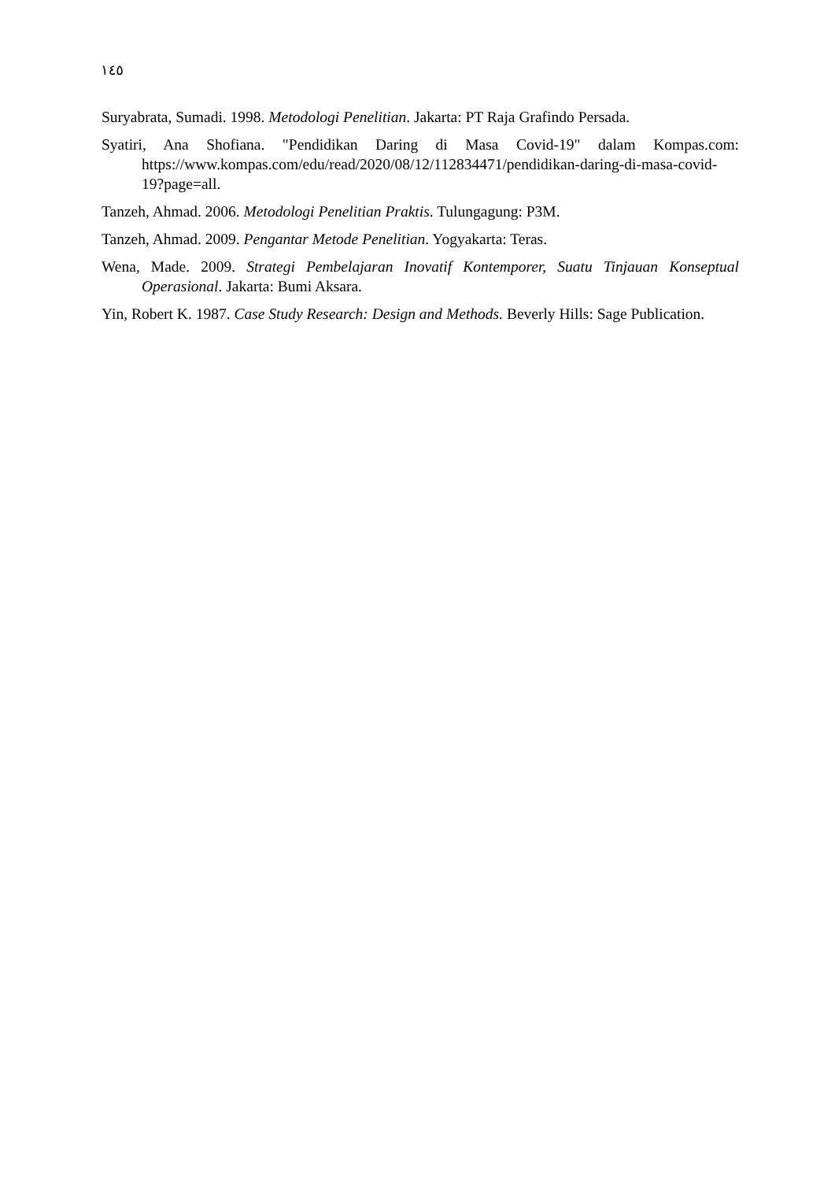١٤٥
Suryabrata, Sumadi. 1998. Metodologi Penelitian. Jakarta: PT Raja Grafindo Persada.
Syatiri, Ana Shofiana. "Pendidikan Daring di Masa Covid-19" dalam Kompas.com: https://www.kompas.com/edu/read/2020/08/12/112834471/pendidikan-daring-di-masa-covid-19?page=all.
Tanzeh, Ahmad. 2006. Metodologi Penelitian Praktis. Tulungagung: P3M.
Tanzeh, Ahmad. 2009. Pengantar Metode Penelitian. Yogyakarta: Teras.
Wena, Made. 2009. Strategi Pembelajaran Inovatif Kontemporer, Suatu Tinjauan Konseptual Operasional. Jakarta: Bumi Aksara.
Yin, Robert K. 1987. Case Study Research: Design and Methods. Beverly Hills: Sage Publication.